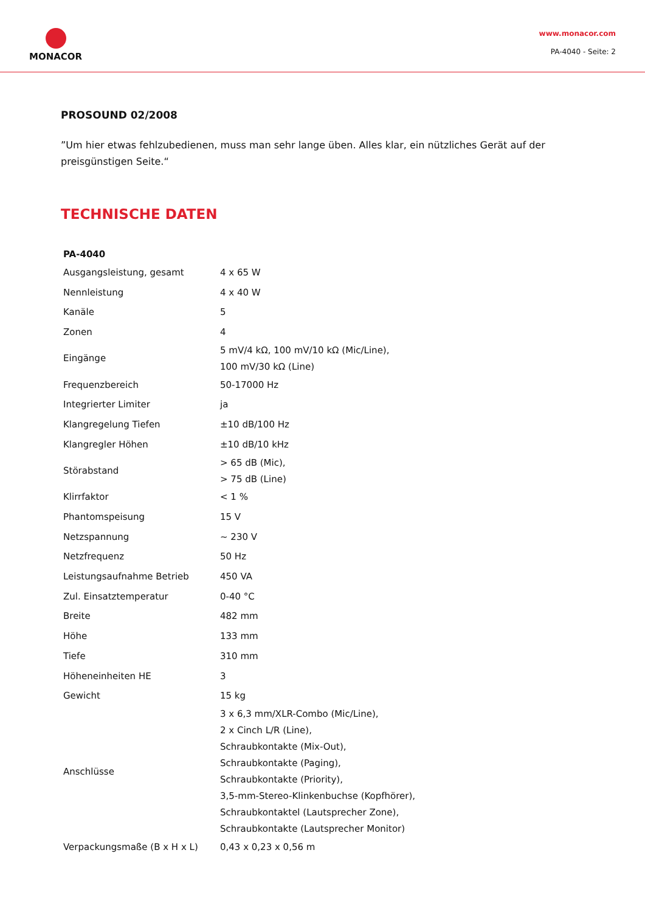MONACOR
www.monacor.com
PA-4040 - Seite: 2
PROSOUND 02/2008
”Um hier etwas fehlzubedienen, muss man sehr lange üben. Alles klar, ein nützliches Gerät auf der preisgünstigen Seite.“
TECHNISCHE DATEN
| PA-4040 | |
| --- | --- |
| Ausgangsleistung, gesamt | 4 x 65 W |
| Nennleistung | 4 x 40 W |
| Kanäle | 5 |
| Zonen | 4 |
| Eingänge | 5 mV/4 kΩ, 100 mV/10 kΩ (Mic/Line), 100 mV/30 kΩ (Line) |
| Frequenzbereich | 50-17000 Hz |
| Integrierter Limiter | ja |
| Klangregelung Tiefen | ±10 dB/100 Hz |
| Klangregler Höhen | ±10 dB/10 kHz |
| Störabstand | > 65 dB (Mic), > 75 dB (Line) |
| Klirrfaktor | < 1 % |
| Phantomspeisung | 15 V |
| Netzspannung | ~ 230 V |
| Netzfrequenz | 50 Hz |
| Leistungsaufnahme Betrieb | 450 VA |
| Zul. Einsatztemperatur | 0-40 °C |
| Breite | 482 mm |
| Höhe | 133 mm |
| Tiefe | 310 mm |
| Höheneinheiten HE | 3 |
| Gewicht | 15 kg |
| Anschlüsse | 3 x 6,3 mm/XLR-Combo (Mic/Line), 2 x Cinch L/R (Line), Schraubkontakte (Mix-Out), Schraubkontakte (Paging), Schraubkontakte (Priority), 3,5-mm-Stereo-Klinkenbuchse (Kopfhörer), Schraubkontaktel (Lautsprecher Zone), Schraubkontakte (Lautsprecher Monitor) |
| Verpackungsmaße (B x H x L) | 0,43 x 0,23 x 0,56 m |